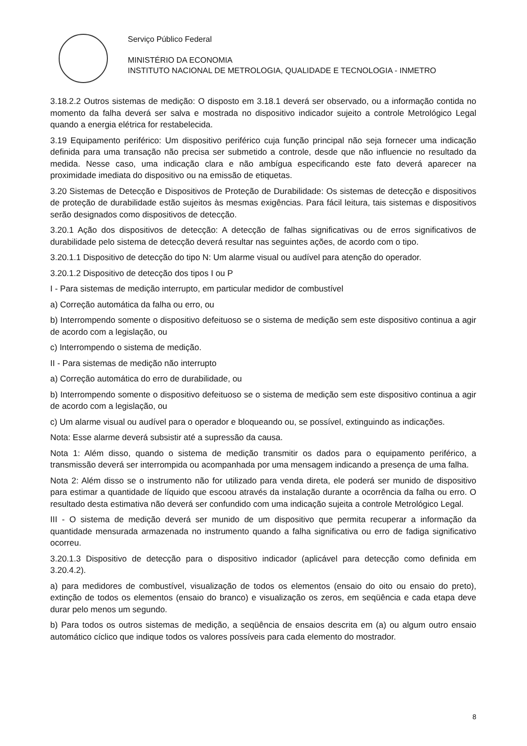Serviço Público Federal
MINISTÉRIO DA ECONOMIA
INSTITUTO NACIONAL DE METROLOGIA, QUALIDADE E TECNOLOGIA - INMETRO
3.18.2.2 Outros sistemas de medição: O disposto em 3.18.1 deverá ser observado, ou a informação contida no momento da falha deverá ser salva e mostrada no dispositivo indicador sujeito a controle Metrológico Legal quando a energia elétrica for restabelecida.
3.19 Equipamento periférico: Um dispositivo periférico cuja função principal não seja fornecer uma indicação definida para uma transação não precisa ser submetido a controle, desde que não influencie no resultado da medida. Nesse caso, uma indicação clara e não ambígua especificando este fato deverá aparecer na proximidade imediata do dispositivo ou na emissão de etiquetas.
3.20 Sistemas de Detecção e Dispositivos de Proteção de Durabilidade: Os sistemas de detecção e dispositivos de proteção de durabilidade estão sujeitos às mesmas exigências. Para fácil leitura, tais sistemas e dispositivos serão designados como dispositivos de detecção.
3.20.1 Ação dos dispositivos de detecção: A detecção de falhas significativas ou de erros significativos de durabilidade pelo sistema de detecção deverá resultar nas seguintes ações, de acordo com o tipo.
3.20.1.1 Dispositivo de detecção do tipo N: Um alarme visual ou audível para atenção do operador.
3.20.1.2 Dispositivo de detecção dos tipos I ou P
I - Para sistemas de medição interrupto, em particular medidor de combustível
a) Correção automática da falha ou erro, ou
b) Interrompendo somente o dispositivo defeituoso se o sistema de medição sem este dispositivo continua a agir de acordo com a legislação, ou
c) Interrompendo o sistema de medição.
II - Para sistemas de medição não interrupto
a) Correção automática do erro de durabilidade, ou
b) Interrompendo somente o dispositivo defeituoso se o sistema de medição sem este dispositivo continua a agir de acordo com a legislação, ou
c) Um alarme visual ou audível para o operador e bloqueando ou, se possível, extinguindo as indicações.
Nota: Esse alarme deverá subsistir até a supressão da causa.
Nota 1: Além disso, quando o sistema de medição transmitir os dados para o equipamento periférico, a transmissão deverá ser interrompida ou acompanhada por uma mensagem indicando a presença de uma falha.
Nota 2: Além disso se o instrumento não for utilizado para venda direta, ele poderá ser munido de dispositivo para estimar a quantidade de líquido que escoou através da instalação durante a ocorrência da falha ou erro. O resultado desta estimativa não deverá ser confundido com uma indicação sujeita a controle Metrológico Legal.
III - O sistema de medição deverá ser munido de um dispositivo que permita recuperar a informação da quantidade mensurada armazenada no instrumento quando a falha significativa ou erro de fadiga significativo ocorreu.
3.20.1.3 Dispositivo de detecção para o dispositivo indicador (aplicável para detecção como definida em 3.20.4.2).
a) para medidores de combustível, visualização de todos os elementos (ensaio do oito ou ensaio do preto), extinção de todos os elementos (ensaio do branco) e visualização os zeros, em seqüência e cada etapa deve durar pelo menos um segundo.
b) Para todos os outros sistemas de medição, a seqüência de ensaios descrita em (a) ou algum outro ensaio automático cíclico que indique todos os valores possíveis para cada elemento do mostrador.
8